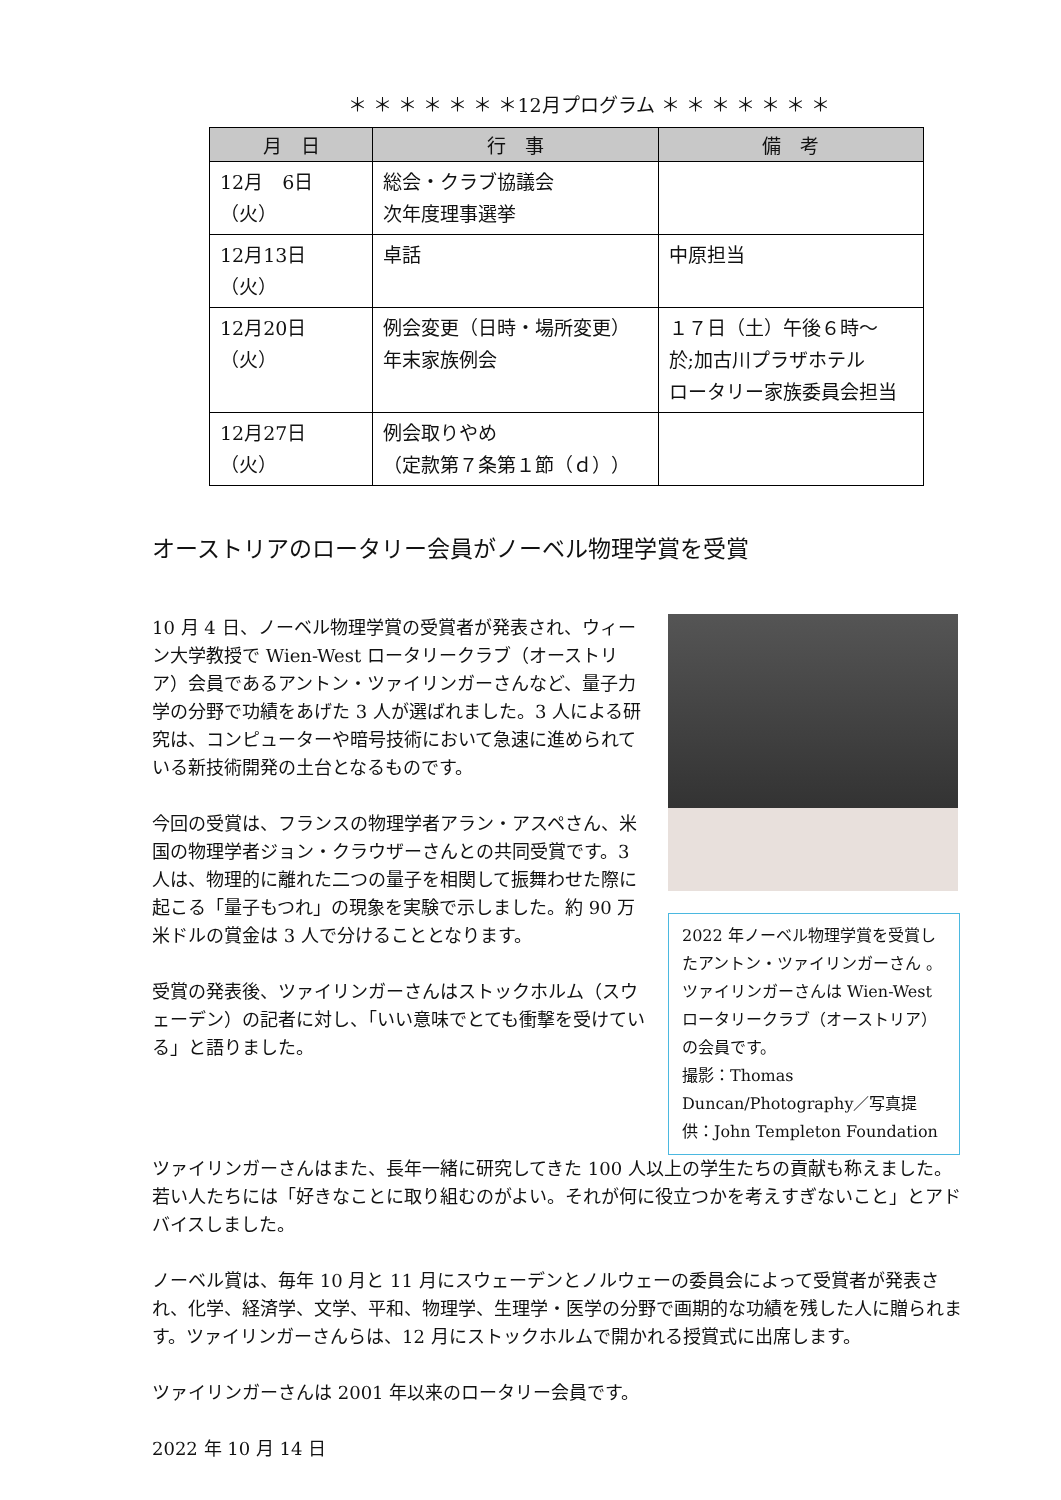＊ ＊ ＊ ＊ ＊ ＊ ＊12月プログラム ＊ ＊ ＊ ＊ ＊ ＊ ＊
| 月 日 | 行 事 | 備 考 |
| --- | --- | --- |
| 12月 6日（火） | 総会・クラブ協議会 次年度理事選挙 | |
| 12月13日（火） | 卓話 | 中原担当 |
| 12月20日（火） | 例会変更（日時・場所変更） 年末家族例会 | １７日（土）午後６時～ 於;加古川プラザホテル ロータリー家族委員会担当 |
| 12月27日（火） | 例会取りやめ （定款第７条第１節（ｄ）） | |
オーストリアのロータリー会員がノーベル物理学賞を受賞
10 月 4 日、ノーベル物理学賞の受賞者が発表され、ウィーン大学教授で Wien-West ロータリークラブ（オーストリア）会員であるアントン・ツァイリンガーさんなど、量子力学の分野で功績をあげた 3 人が選ばれました。3 人による研究は、コンピューターや暗号技術において急速に進められている新技術開発の土台となるものです。
今回の受賞は、フランスの物理学者アラン・アスペさん、米国の物理学者ジョン・クラウザーさんとの共同受賞です。3 人は、物理的に離れた二つの量子を相関して振舞わせた際に起こる「量子もつれ」の現象を実験で示しました。約 90 万米ドルの賞金は 3 人で分けることとなります。
受賞の発表後、ツァイリンガーさんはストックホルム（スウェーデン）の記者に対し、「いい意味でとても衝撃を受けている」と語りました。
2022 年ノーベル物理学賞を受賞したアントン・ツァイリンガーさん 。ツァイリンガーさんは Wien-West ロータリークラブ（オーストリア）の会員です。
撮影：Thomas Duncan/Photography／写真提供：John Templeton Foundation
ツァイリンガーさんはまた、長年一緒に研究してきた 100 人以上の学生たちの貢献も称えました。若い人たちには「好きなことに取り組むのがよい。それが何に役立つかを考えすぎないこと」とアドバイスしました。
ノーベル賞は、毎年 10 月と 11 月にスウェーデンとノルウェーの委員会によって受賞者が発表され、化学、経済学、文学、平和、物理学、生理学・医学の分野で画期的な功績を残した人に贈られます。ツァイリンガーさんらは、12 月にストックホルムで開かれる授賞式に出席します。
ツァイリンガーさんは 2001 年以来のロータリー会員です。
2022 年 10 月 14 日